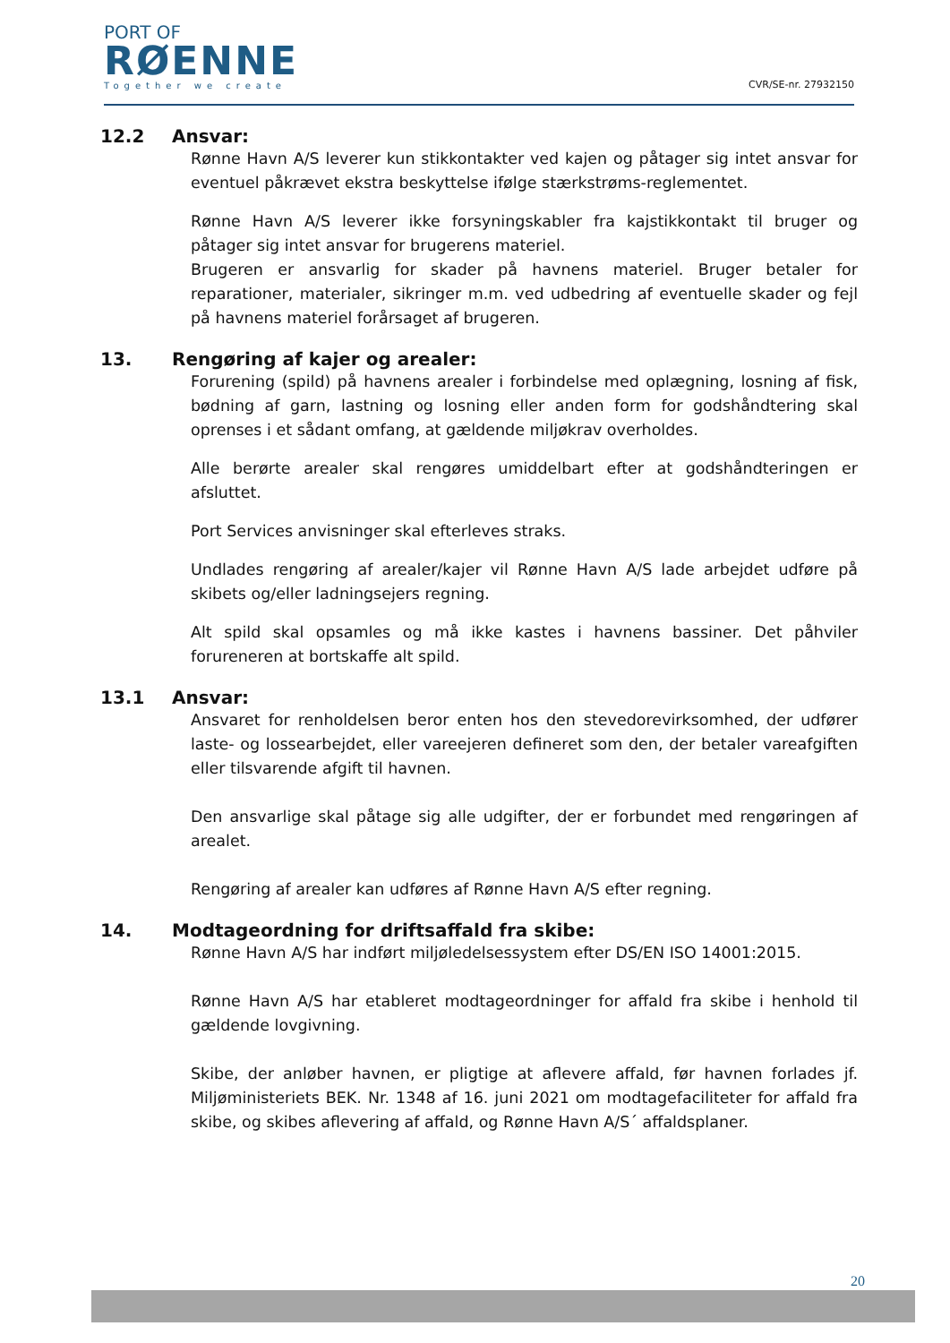PORT OF
RØENNE
Together we create
CVR/SE-nr. 27932150
12.2 Ansvar:
Rønne Havn A/S leverer kun stikkontakter ved kajen og påtager sig intet ansvar for eventuel påkrævet ekstra beskyttelse ifølge stærkstrøms-reglementet.
Rønne Havn A/S leverer ikke forsyningskabler fra kajstikkontakt til bruger og påtager sig intet ansvar for brugerens materiel.
Brugeren er ansvarlig for skader på havnens materiel. Bruger betaler for reparationer, materialer, sikringer m.m. ved udbedring af eventuelle skader og fejl på havnens materiel forårsaget af brugeren.
13. Rengøring af kajer og arealer:
Forurening (spild) på havnens arealer i forbindelse med oplægning, losning af fisk, bødning af garn, lastning og losning eller anden form for godshåndtering skal oprenses i et sådant omfang, at gældende miljøkrav overholdes.
Alle berørte arealer skal rengøres umiddelbart efter at godshåndteringen er afsluttet.
Port Services anvisninger skal efterleves straks.
Undlades rengøring af arealer/kajer vil Rønne Havn A/S lade arbejdet udføre på skibets og/eller ladningsejers regning.
Alt spild skal opsamles og må ikke kastes i havnens bassiner. Det påhviler forureneren at bortskaffe alt spild.
13.1 Ansvar:
Ansvaret for renholdelsen beror enten hos den stevedorevirksomhed, der udfører laste- og lossearbejdet, eller vareejeren defineret som den, der betaler vareafgiften eller tilsvarende afgift til havnen.
Den ansvarlige skal påtage sig alle udgifter, der er forbundet med rengøringen af arealet.
Rengøring af arealer kan udføres af Rønne Havn A/S efter regning.
14. Modtageordning for driftsaffald fra skibe:
Rønne Havn A/S har indført miljøledelsessystem efter DS/EN ISO 14001:2015.
Rønne Havn A/S har etableret modtageordninger for affald fra skibe i henhold til gældende lovgivning.
Skibe, der anløber havnen, er pligtige at aflevere affald, før havnen forlades jf. Miljøministeriets BEK. Nr. 1348 af 16. juni 2021 om modtagefaciliteter for affald fra skibe, og skibes aflevering af affald, og Rønne Havn A/S´ affaldsplaner.
20